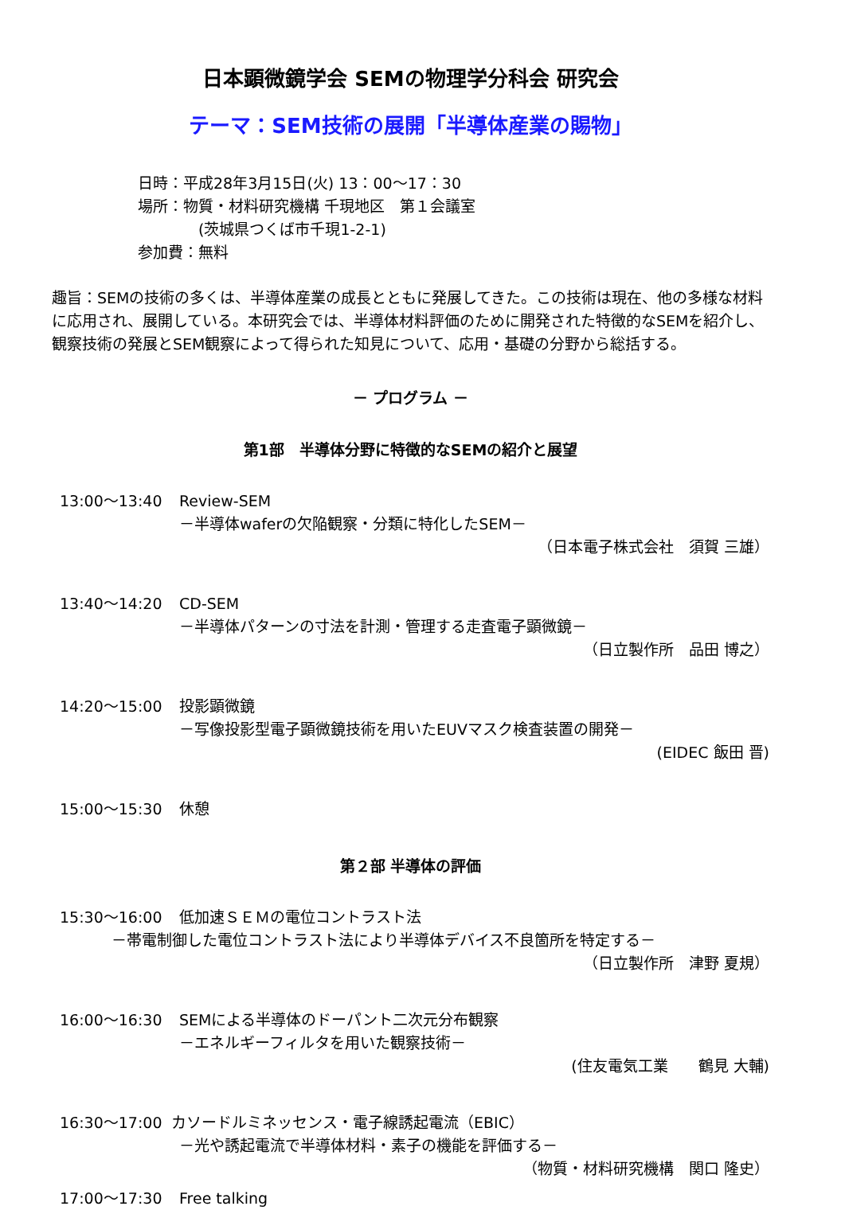日本顕微鏡学会 SEMの物理学分科会 研究会
テーマ：SEM技術の展開「半導体産業の賜物」
日時：平成28年3月15日(火) 13：00〜17：30
場所：物質・材料研究機構 千現地区　第１会議室
　　　　(茨城県つくば市千現1-2-1)
参加費：無料
趣旨：SEMの技術の多くは、半導体産業の成長とともに発展してきた。この技術は現在、他の多様な材料に応用され、展開している。本研究会では、半導体材料評価のために開発された特徴的なSEMを紹介し、観察技術の発展とSEM観察によって得られた知見について、応用・基礎の分野から総括する。
－ プログラム －
第1部　半導体分野に特徴的なSEMの紹介と展望
13:00〜13:40 Review-SEM
－半導体waferの欠陥観察・分類に特化したSEM－
（日本電子株式会社　須賀 三雄）
13:40〜14:20 CD-SEM
－半導体パターンの寸法を計測・管理する走査電子顕微鏡－
（日立製作所　品田 博之）
14:20〜15:00 投影顕微鏡
－写像投影型電子顕微鏡技術を用いたEUVマスク検査装置の開発－
(EIDEC 飯田 晋)
15:00〜15:30 休憩
第２部 半導体の評価
15:30〜16:00 低加速ＳＥＭの電位コントラスト法
－帯電制御した電位コントラスト法により半導体デバイス不良箇所を特定する－
（日立製作所　津野 夏規）
16:00〜16:30 SEMによる半導体のドーパント二次元分布観察
－エネルギーフィルタを用いた観察技術－
(住友電気工業　　鶴見 大輔)
16:30〜17:00 カソードルミネッセンス・電子線誘起電流（EBIC）
－光や誘起電流で半導体材料・素子の機能を評価する－
（物質・材料研究機構　関口 隆史）
17:00〜17:30 Free talking